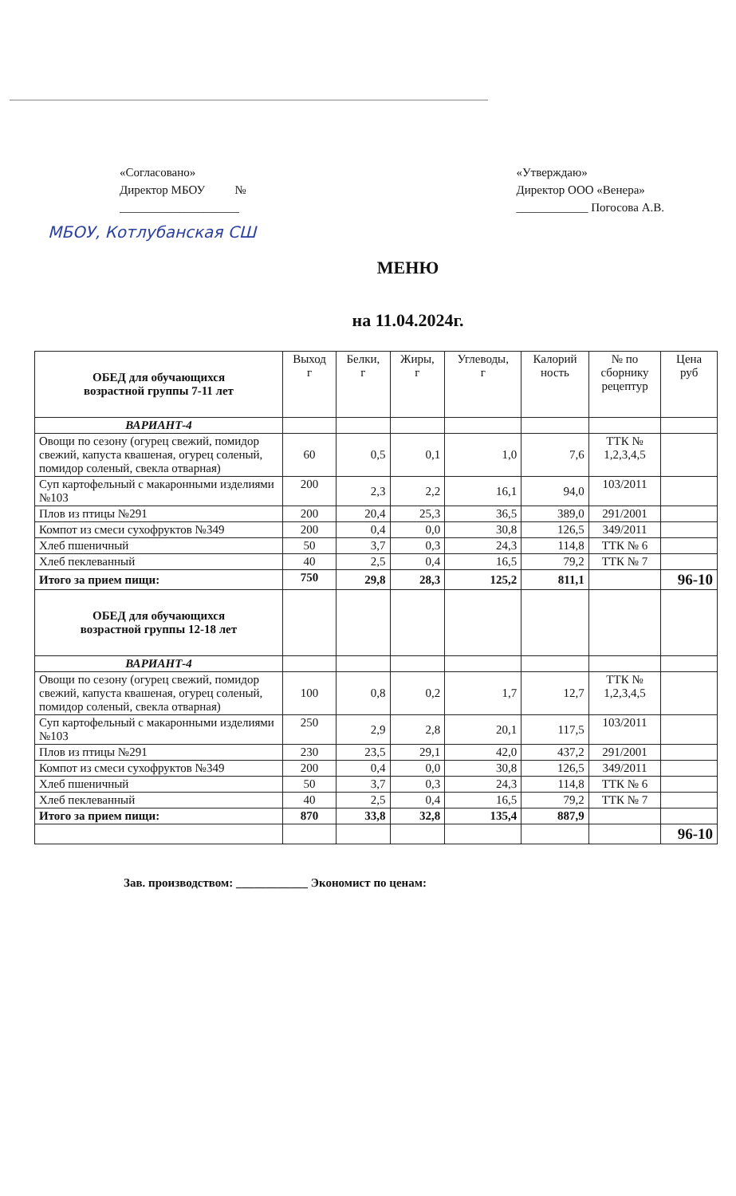«Согласовано»
Директор МБОУ №
____________________
«Утверждаю»
Директор ООО «Венера»
____________ Погосова А.В.
МБОУ, Котлубанская СШ
МЕНЮ
на 11.04.2024г.
| ОБЕД для обучающихся возрастной группы 7-11 лет | Выход г | Белки, г | Жиры, г | Углеводы, г | Калорий ность | № по сборнику рецептур | Цена руб |
| --- | --- | --- | --- | --- | --- | --- | --- |
| ВАРИАНТ-4 | | | | | | | |
| Овощи по сезону (огурец свежий, помидор свежий, капуста квашеная, огурец соленый, помидор соленый, свекла отварная) | 60 | 0,5 | 0,1 | 1,0 | 7,6 | ТТК № 1,2,3,4,5 | |
| Суп картофельный с макаронными изделиями №103 | 200 | 2,3 | 2,2 | 16,1 | 94,0 | 103/2011 | |
| Плов из птицы №291 | 200 | 20,4 | 25,3 | 36,5 | 389,0 | 291/2001 | |
| Компот из смеси сухофруктов №349 | 200 | 0,4 | 0,0 | 30,8 | 126,5 | 349/2011 | |
| Хлеб пшеничный | 50 | 3,7 | 0,3 | 24,3 | 114,8 | ТТК № 6 | |
| Хлеб пеклеванный | 40 | 2,5 | 0,4 | 16,5 | 79,2 | ТТК № 7 | |
| Итого за прием пищи: | 750 | 29,8 | 28,3 | 125,2 | 811,1 | | 96-10 |
| ОБЕД для обучающихся возрастной группы 12-18 лет | | | | | | | |
| ВАРИАНТ-4 | | | | | | | |
| Овощи по сезону (огурец свежий, помидор свежий, капуста квашеная, огурец соленый, помидор соленый, свекла отварная) | 100 | 0,8 | 0,2 | 1,7 | 12,7 | ТТК № 1,2,3,4,5 | |
| Суп картофельный с макаронными изделиями №103 | 250 | 2,9 | 2,8 | 20,1 | 117,5 | 103/2011 | |
| Плов из птицы №291 | 230 | 23,5 | 29,1 | 42,0 | 437,2 | 291/2001 | |
| Компот из смеси сухофруктов №349 | 200 | 0,4 | 0,0 | 30,8 | 126,5 | 349/2011 | |
| Хлеб пшеничный | 50 | 3,7 | 0,3 | 24,3 | 114,8 | ТТК № 6 | |
| Хлеб пеклеванный | 40 | 2,5 | 0,4 | 16,5 | 79,2 | ТТК № 7 | |
| Итого за прием пищи: | 870 | 33,8 | 32,8 | 135,4 | 887,9 | | |
| | | | | | | | 96-10 |
Зав. производством: ____________ Экономист по ценам: